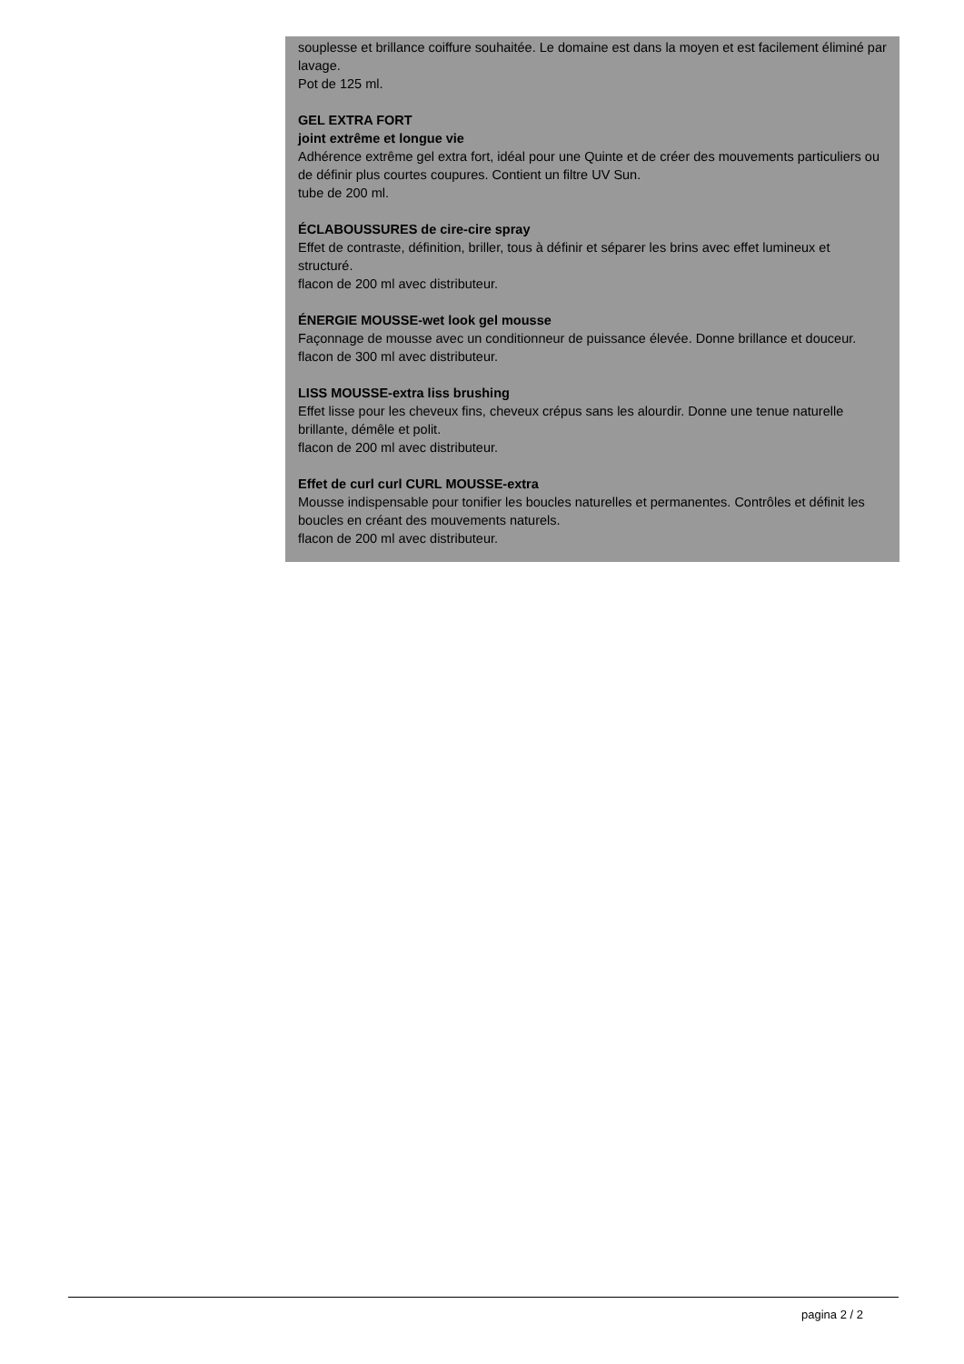souplesse et brillance coiffure souhaitée. Le domaine est dans la moyen et est facilement éliminé par lavage.
Pot de 125 ml.
GEL EXTRA FORT
joint extrême et longue vie
Adhérence extrême gel extra fort, idéal pour une Quinte et de créer des mouvements particuliers ou de définir plus courtes coupures. Contient un filtre UV Sun.
tube de 200 ml.
ÉCLABOUSSURES de cire-cire spray
Effet de contraste, définition, briller, tous à définir et séparer les brins avec effet lumineux et structuré.
flacon de 200 ml avec distributeur.
ÉNERGIE MOUSSE-wet look gel mousse
Façonnage de mousse avec un conditionneur de puissance élevée. Donne brillance et douceur.
flacon de 300 ml avec distributeur.
LISS MOUSSE-extra liss brushing
Effet lisse pour les cheveux fins, cheveux crépus sans les alourdir. Donne une tenue naturelle brillante, démêle et polit.
flacon de 200 ml avec distributeur.
Effet de curl curl CURL MOUSSE-extra
Mousse indispensable pour tonifier les boucles naturelles et permanentes. Contrôles et définit les boucles en créant des mouvements naturels.
flacon de 200 ml avec distributeur.
pagina 2 / 2